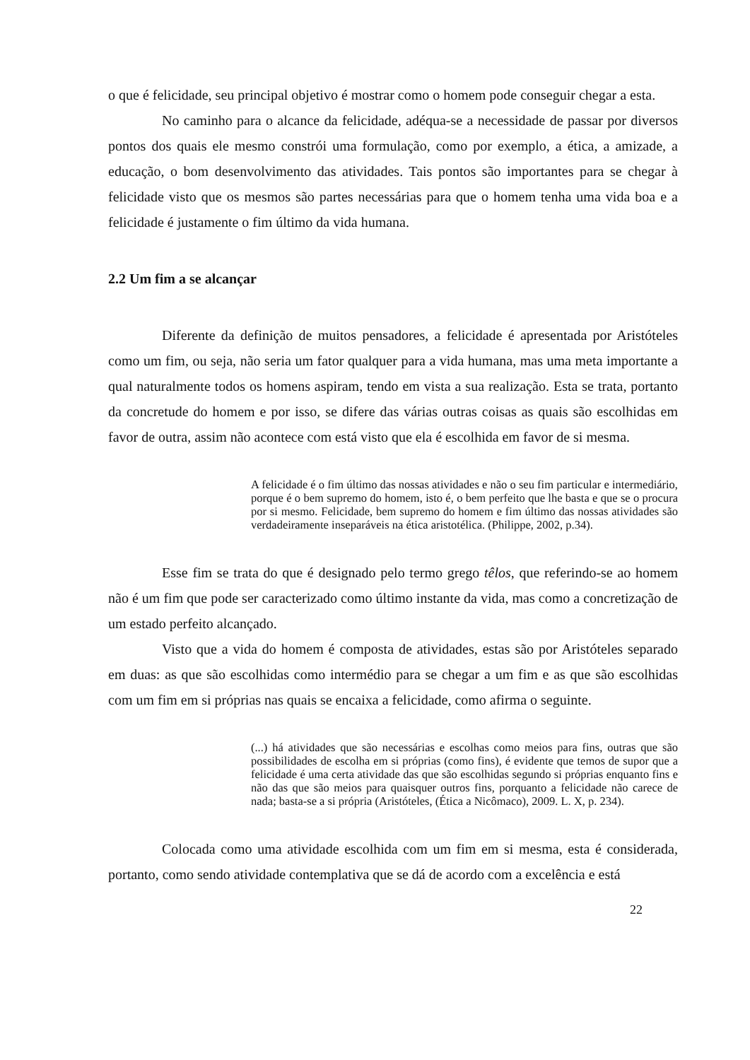o que é felicidade, seu principal objetivo é mostrar como o homem pode conseguir chegar a esta.
No caminho para o alcance da felicidade, adéqua-se a necessidade de passar por diversos pontos dos quais ele mesmo constrói uma formulação, como por exemplo, a ética, a amizade, a educação, o bom desenvolvimento das atividades. Tais pontos são importantes para se chegar à felicidade visto que os mesmos são partes necessárias para que o homem tenha uma vida boa e a felicidade é justamente o fim último da vida humana.
2.2 Um fim a se alcançar
Diferente da definição de muitos pensadores, a felicidade é apresentada por Aristóteles como um fim, ou seja, não seria um fator qualquer para a vida humana, mas uma meta importante a qual naturalmente todos os homens aspiram, tendo em vista a sua realização. Esta se trata, portanto da concretude do homem e por isso, se difere das várias outras coisas as quais são escolhidas em favor de outra, assim não acontece com está visto que ela é escolhida em favor de si mesma.
A felicidade é o fim último das nossas atividades e não o seu fim particular e intermediário, porque é o bem supremo do homem, isto é, o bem perfeito que lhe basta e que se o procura por si mesmo. Felicidade, bem supremo do homem e fim último das nossas atividades são verdadeiramente inseparáveis na ética aristotélica. (Philippe, 2002, p.34).
Esse fim se trata do que é designado pelo termo grego têlos, que referindo-se ao homem não é um fim que pode ser caracterizado como último instante da vida, mas como a concretização de um estado perfeito alcançado.
Visto que a vida do homem é composta de atividades, estas são por Aristóteles separado em duas: as que são escolhidas como intermédio para se chegar a um fim e as que são escolhidas com um fim em si próprias nas quais se encaixa a felicidade, como afirma o seguinte.
(...) há atividades que são necessárias e escolhas como meios para fins, outras que são possibilidades de escolha em si próprias (como fins), é evidente que temos de supor que a felicidade é uma certa atividade das que são escolhidas segundo si próprias enquanto fins e não das que são meios para quaisquer outros fins, porquanto a felicidade não carece de nada; basta-se a si própria (Aristóteles, (Ética a Nicômaco), 2009. L. X, p. 234).
Colocada como uma atividade escolhida com um fim em si mesma, esta é considerada, portanto, como sendo atividade contemplativa que se dá de acordo com a excelência e está
22